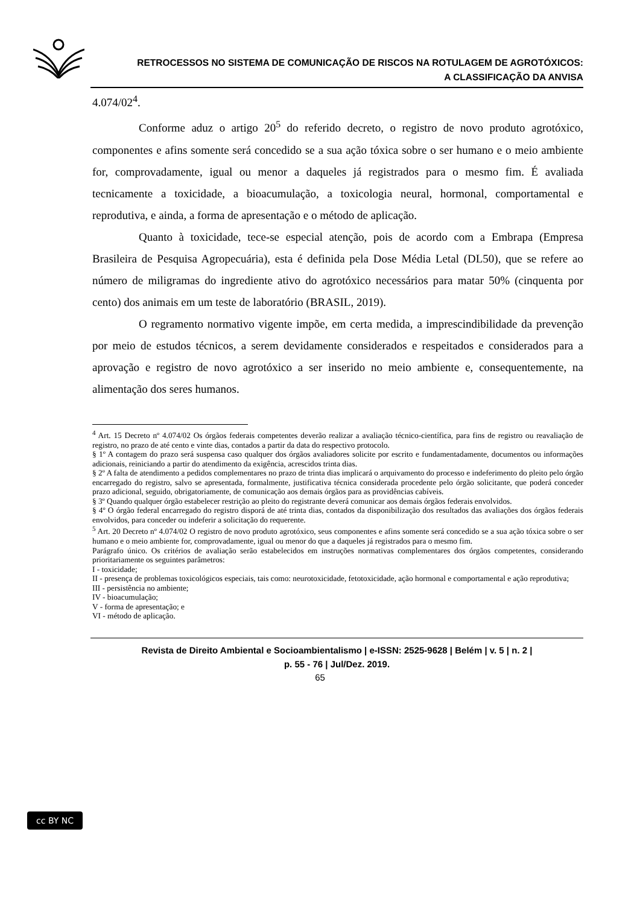RETROCESSOS NO SISTEMA DE COMUNICAÇÃO DE RISCOS NA ROTULAGEM DE AGROTÓXICOS:
A CLASSIFICAÇÃO DA ANVISA
4.074/02<sup>4</sup>.
Conforme aduz o artigo 20<sup>5</sup> do referido decreto, o registro de novo produto agrotóxico, componentes e afins somente será concedido se a sua ação tóxica sobre o ser humano e o meio ambiente for, comprovadamente, igual ou menor a daqueles já registrados para o mesmo fim. É avaliada tecnicamente a toxicidade, a bioacumulação, a toxicologia neural, hormonal, comportamental e reprodutiva, e ainda, a forma de apresentação e o método de aplicação.
Quanto à toxicidade, tece-se especial atenção, pois de acordo com a Embrapa (Empresa Brasileira de Pesquisa Agropecuária), esta é definida pela Dose Média Letal (DL50), que se refere ao número de miligramas do ingrediente ativo do agrotóxico necessários para matar 50% (cinquenta por cento) dos animais em um teste de laboratório (BRASIL, 2019).
O regramento normativo vigente impõe, em certa medida, a imprescindibilidade da prevenção por meio de estudos técnicos, a serem devidamente considerados e respeitados e considerados para a aprovação e registro de novo agrotóxico a ser inserido no meio ambiente e, consequentemente, na alimentação dos seres humanos.
<sup>4</sup> Art. 15 Decreto nº 4.074/02 Os órgãos federais competentes deverão realizar a avaliação técnico-científica, para fins de registro ou reavaliação de registro, no prazo de até cento e vinte dias, contados a partir da data do respectivo protocolo.
§ 1º A contagem do prazo será suspensa caso qualquer dos órgãos avaliadores solicite por escrito e fundamentadamente, documentos ou informações adicionais, reiniciando a partir do atendimento da exigência, acrescidos trinta dias.
§ 2º A falta de atendimento a pedidos complementares no prazo de trinta dias implicará o arquivamento do processo e indeferimento do pleito pelo órgão encarregado do registro, salvo se apresentada, formalmente, justificativa técnica considerada procedente pelo órgão solicitante, que poderá conceder prazo adicional, seguido, obrigatoriamente, de comunicação aos demais órgãos para as providências cabíveis.
§ 3º Quando qualquer órgão estabelecer restrição ao pleito do registrante deverá comunicar aos demais órgãos federais envolvidos.
§ 4º O órgão federal encarregado do registro disporá de até trinta dias, contados da disponibilização dos resultados das avaliações dos órgãos federais envolvidos, para conceder ou indeferir a solicitação do requerente.
<sup>5</sup> Art. 20 Decreto nº 4.074/02 O registro de novo produto agrotóxico, seus componentes e afins somente será concedido se a sua ação tóxica sobre o ser humano e o meio ambiente for, comprovadamente, igual ou menor do que a daqueles já registrados para o mesmo fim.
Parágrafo único. Os critérios de avaliação serão estabelecidos em instruções normativas complementares dos órgãos competentes, considerando prioritariamente os seguintes parâmetros:
I - toxicidade;
II - presença de problemas toxicológicos especiais, tais como: neurotoxicidade, fetotoxicidade, ação hormonal e comportamental e ação reprodutiva;
III - persistência no ambiente;
IV - bioacumulação;
V - forma de apresentação; e
VI - método de aplicação.
cc BY NC
Revista de Direito Ambiental e Socioambientalismo | e-ISSN: 2525-9628 | Belém | v. 5 | n. 2 |
p. 55 - 76 | Jul/Dez. 2019.
65